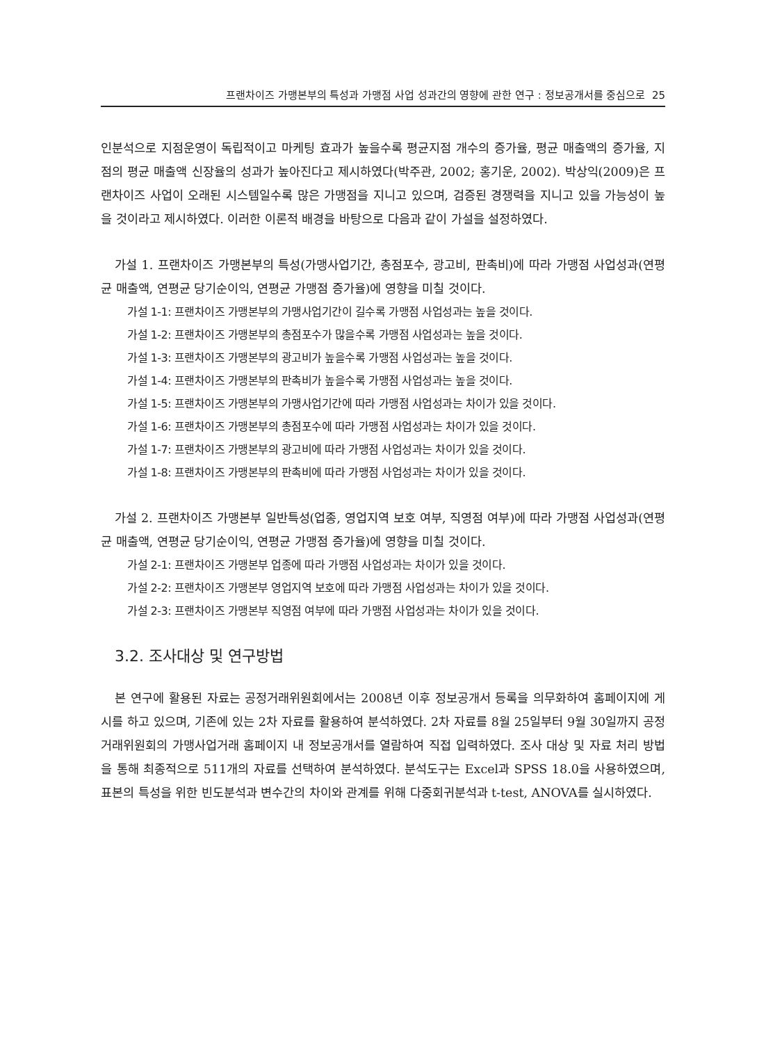프랜차이즈 가맹본부의 특성과 가맹점 사업 성과간의 영향에 관한 연구 : 정보공개서를 중심으로 25
인분석으로 지점운영이 독립적이고 마케팅 효과가 높을수록 평균지점 개수의 증가율, 평균 매출액의 증가율, 지점의 평균 매출액 신장율의 성과가 높아진다고 제시하였다(박주관, 2002; 홍기운, 2002). 박상익(2009)은 프랜차이즈 사업이 오래된 시스템일수록 많은 가맹점을 지니고 있으며, 검증된 경쟁력을 지니고 있을 가능성이 높을 것이라고 제시하였다. 이러한 이론적 배경을 바탕으로 다음과 같이 가설을 설정하였다.
가설 1. 프랜차이즈 가맹본부의 특성(가맹사업기간, 총점포수, 광고비, 판촉비)에 따라 가맹점 사업성과(연평균 매출액, 연평균 당기순이익, 연평균 가맹점 증가율)에 영향을 미칠 것이다.
가설 1-1: 프랜차이즈 가맹본부의 가맹사업기간이 길수록 가맹점 사업성과는 높을 것이다.
가설 1-2: 프랜차이즈 가맹본부의 총점포수가 많을수록 가맹점 사업성과는 높을 것이다.
가설 1-3: 프랜차이즈 가맹본부의 광고비가 높을수록 가맹점 사업성과는 높을 것이다.
가설 1-4: 프랜차이즈 가맹본부의 판촉비가 높을수록 가맹점 사업성과는 높을 것이다.
가설 1-5: 프랜차이즈 가맹본부의 가맹사업기간에 따라 가맹점 사업성과는 차이가 있을 것이다.
가설 1-6: 프랜차이즈 가맹본부의 총점포수에 따라 가맹점 사업성과는 차이가 있을 것이다.
가설 1-7: 프랜차이즈 가맹본부의 광고비에 따라 가맹점 사업성과는 차이가 있을 것이다.
가설 1-8: 프랜차이즈 가맹본부의 판촉비에 따라 가맹점 사업성과는 차이가 있을 것이다.
가설 2. 프랜차이즈 가맹본부 일반특성(업종, 영업지역 보호 여부, 직영점 여부)에 따라 가맹점 사업성과(연평균 매출액, 연평균 당기순이익, 연평균 가맹점 증가율)에 영향을 미칠 것이다.
가설 2-1: 프랜차이즈 가맹본부 업종에 따라 가맹점 사업성과는 차이가 있을 것이다.
가설 2-2: 프랜차이즈 가맹본부 영업지역 보호에 따라 가맹점 사업성과는 차이가 있을 것이다.
가설 2-3: 프랜차이즈 가맹본부 직영점 여부에 따라 가맹점 사업성과는 차이가 있을 것이다.
3.2. 조사대상 및 연구방법
본 연구에 활용된 자료는 공정거래위원회에서는 2008년 이후 정보공개서 등록을 의무화하여 홈페이지에 게시를 하고 있으며, 기존에 있는 2차 자료를 활용하여 분석하였다. 2차 자료를 8월 25일부터 9월 30일까지 공정거래위원회의 가맹사업거래 홈페이지 내 정보공개서를 열람하여 직접 입력하였다. 조사 대상 및 자료 처리 방법을 통해 최종적으로 511개의 자료를 선택하여 분석하였다. 분석도구는 Excel과 SPSS 18.0을 사용하였으며, 표본의 특성을 위한 빈도분석과 변수간의 차이와 관계를 위해 다중회귀분석과 t-test, ANOVA를 실시하였다.